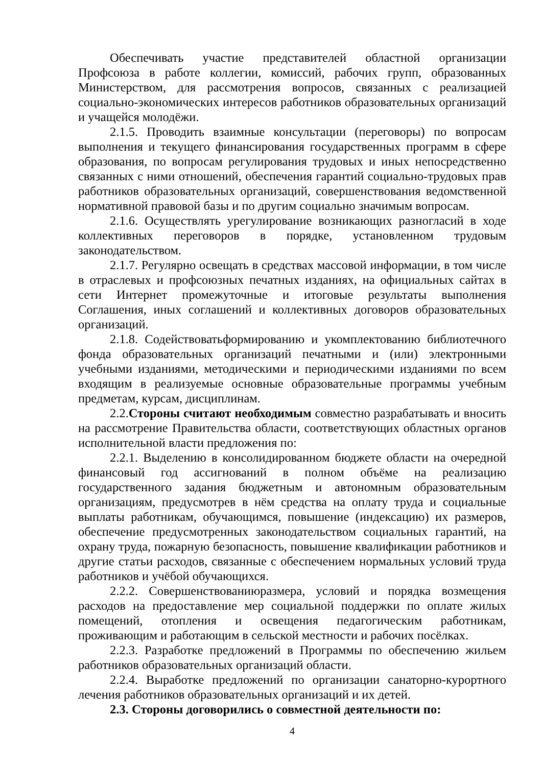Обеспечивать участие представителей областной организации Профсоюза в работе коллегии, комиссий, рабочих групп, образованных Министерством, для рассмотрения вопросов, связанных с реализацией социально-экономических интересов работников образовательных организаций и учащейся молодёжи.
2.1.5. Проводить взаимные консультации (переговоры) по вопросам выполнения и текущего финансирования государственных программ в сфере образования, по вопросам регулирования трудовых и иных непосредственно связанных с ними отношений, обеспечения гарантий социально-трудовых прав работников образовательных организаций, совершенствования ведомственной нормативной правовой базы и по другим социально значимым вопросам.
2.1.6. Осуществлять урегулирование возникающих разногласий в ходе коллективных переговоров в порядке, установленном трудовым законодательством.
2.1.7. Регулярно освещать в средствах массовой информации, в том числе в отраслевых и профсоюзных печатных изданиях, на официальных сайтах в сети Интернет промежуточные и итоговые результаты выполнения Соглашения, иных соглашений и коллективных договоров образовательных организаций.
2.1.8. Содействоватьформированию и укомплектованию библиотечного фонда образовательных организаций печатными и (или) электронными учебными изданиями, методическими и периодическими изданиями по всем входящим в реализуемые основные образовательные программы учебным предметам, курсам, дисциплинам.
2.2.Стороны считают необходимым совместно разрабатывать и вносить на рассмотрение Правительства области, соответствующих областных органов исполнительной власти предложения по:
2.2.1. Выделению в консолидированном бюджете области на очередной финансовый год ассигнований в полном объёме на реализацию государственного задания бюджетным и автономным образовательным организациям, предусмотрев в нём средства на оплату труда и социальные выплаты работникам, обучающимся, повышение (индексацию) их размеров, обеспечение предусмотренных законодательством социальных гарантий, на охрану труда, пожарную безопасность, повышение квалификации работников и другие статьи расходов, связанные с обеспечением нормальных условий труда работников и учёбой обучающихся.
2.2.2. Совершенствованиюразмера, условий и порядка возмещения расходов на предоставление мер социальной поддержки по оплате жилых помещений, отопления и освещения педагогическим работникам, проживающим и работающим в сельской местности и рабочих посёлках.
2.2.3. Разработке предложений в Программы по обеспечению жильем работников образовательных организаций области.
2.2.4. Выработке предложений по организации санаторно-курортного лечения работников образовательных организаций и их детей.
2.3. Стороны договорились о совместной деятельности по:
4